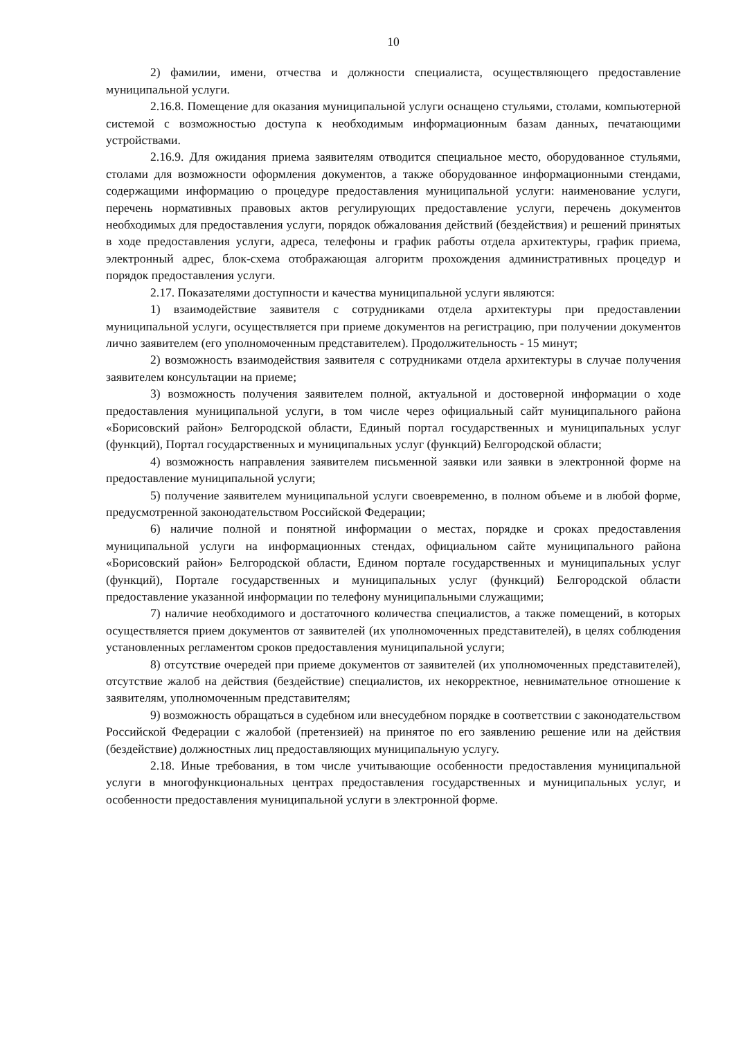10
2) фамилии, имени, отчества и должности специалиста, осуществляющего предоставление муниципальной услуги.
2.16.8. Помещение для оказания муниципальной услуги оснащено стульями, столами, компьютерной системой с возможностью доступа к необходимым информационным базам данных, печатающими устройствами.
2.16.9. Для ожидания приема заявителям отводится специальное место, оборудованное стульями, столами для возможности оформления документов, а также оборудованное информационными стендами, содержащими информацию о процедуре предоставления муниципальной услуги: наименование услуги, перечень нормативных правовых актов регулирующих предоставление услуги, перечень документов необходимых для предоставления услуги, порядок обжалования действий (бездействия) и решений принятых в ходе предоставления услуги, адреса, телефоны и график работы отдела архитектуры, график приема, электронный адрес, блок-схема отображающая алгоритм прохождения административных процедур и порядок предоставления услуги.
2.17. Показателями доступности и качества муниципальной услуги являются:
1) взаимодействие заявителя с сотрудниками отдела архитектуры при предоставлении муниципальной услуги, осуществляется при приеме документов на регистрацию, при получении документов лично заявителем (его уполномоченным представителем). Продолжительность - 15 минут;
2) возможность взаимодействия заявителя с сотрудниками отдела архитектуры в случае получения заявителем консультации на приеме;
3) возможность получения заявителем полной, актуальной и достоверной информации о ходе предоставления муниципальной услуги, в том числе через официальный сайт муниципального района «Борисовский район» Белгородской области, Единый портал государственных и муниципальных услуг (функций), Портал государственных и муниципальных услуг (функций) Белгородской области;
4) возможность направления заявителем письменной заявки или заявки в электронной форме на предоставление муниципальной услуги;
5) получение заявителем муниципальной услуги своевременно, в полном объеме и в любой форме, предусмотренной законодательством Российской Федерации;
6) наличие полной и понятной информации о местах, порядке и сроках предоставления муниципальной услуги на информационных стендах, официальном сайте муниципального района «Борисовский район» Белгородской области, Едином портале государственных и муниципальных услуг (функций), Портале государственных и муниципальных услуг (функций) Белгородской области предоставление указанной информации по телефону муниципальными служащими;
7) наличие необходимого и достаточного количества специалистов, а также помещений, в которых осуществляется прием документов от заявителей (их уполномоченных представителей), в целях соблюдения установленных регламентом сроков предоставления муниципальной услуги;
8) отсутствие очередей при приеме документов от заявителей (их уполномоченных представителей), отсутствие жалоб на действия (бездействие) специалистов, их некорректное, невнимательное отношение к заявителям, уполномоченным представителям;
9) возможность обращаться в судебном или внесудебном порядке в соответствии с законодательством Российской Федерации с жалобой (претензией) на принятое по его заявлению решение или на действия (бездействие) должностных лиц предоставляющих муниципальную услугу.
2.18. Иные требования, в том числе учитывающие особенности предоставления муниципальной услуги в многофункциональных центрах предоставления государственных и муниципальных услуг, и особенности предоставления муниципальной услуги в электронной форме.